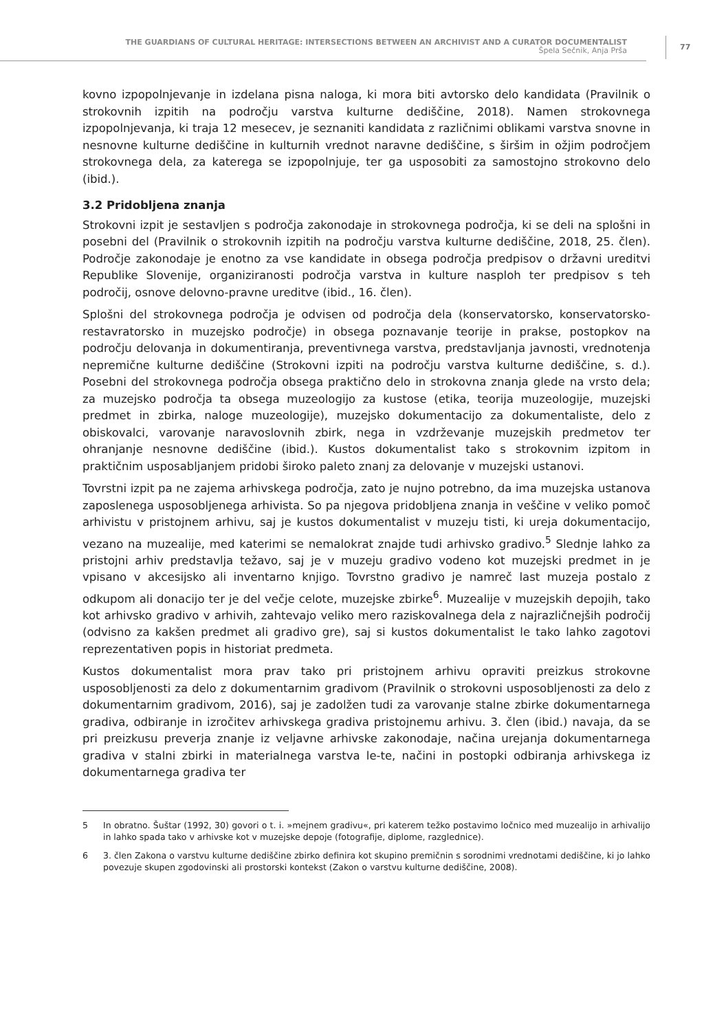THE GUARDIANS OF CULTURAL HERITAGE: INTERSECTIONS BETWEEN AN ARCHIVIST AND A CURATOR DOCUMENTALIST
Špela Sečnik, Anja Prša
77
kovno izpopolnjevanje in izdelana pisna naloga, ki mora biti avtorsko delo kandidata (Pravilnik o strokovnih izpitih na področju varstva kulturne dediščine, 2018). Namen strokovnega izpopolnjevanja, ki traja 12 mesecev, je seznaniti kandidata z različnimi oblikami varstva snovne in nesnovne kulturne dediščine in kulturnih vrednot naravne dediščine, s širšim in ožjim področjem strokovnega dela, za katerega se izpopolnjuje, ter ga usposobiti za samostojno strokovno delo (ibid.).
3.2 Pridobljena znanja
Strokovni izpit je sestavljen s področja zakonodaje in strokovnega področja, ki se deli na splošni in posebni del (Pravilnik o strokovnih izpitih na področju varstva kulturne dediščine, 2018, 25. člen). Področje zakonodaje je enotno za vse kandidate in obsega področja predpisov o državni ureditvi Republike Slovenije, organiziranosti področja varstva in kulture nasploh ter predpisov s teh področij, osnove delovno-pravne ureditve (ibid., 16. člen).
Splošni del strokovnega področja je odvisen od področja dela (konservatorsko, konservatorsko-restavratorsko in muzejsko področje) in obsega poznavanje teorije in prakse, postopkov na področju delovanja in dokumentiranja, preventivnega varstva, predstavljanja javnosti, vrednotenja nepremične kulturne dediščine (Strokovni izpiti na področju varstva kulturne dediščine, s. d.). Posebni del strokovnega področja obsega praktično delo in strokovna znanja glede na vrsto dela; za muzejsko področja ta obsega muzeologijo za kustose (etika, teorija muzeologije, muzejski predmet in zbirka, naloge muzeologije), muzejsko dokumentacijo za dokumentaliste, delo z obiskovalci, varovanje naravoslovnih zbirk, nega in vzdrževanje muzejskih predmetov ter ohranjanje nesnovne dediščine (ibid.). Kustos dokumentalist tako s strokovnim izpitom in praktičnim usposabljanjem pridobi široko paleto znanj za delovanje v muzejski ustanovi.
Tovrstni izpit pa ne zajema arhivskega področja, zato je nujno potrebno, da ima muzejska ustanova zaposlenega usposobljenega arhivista. So pa njegova pridobljena znanja in veščine v veliko pomoč arhivistu v pristojnem arhivu, saj je kustos dokumentalist v muzeju tisti, ki ureja dokumentacijo, vezano na muzealije, med katerimi se nemalokrat znajde tudi arhivsko gradivo.<sup>5</sup> Slednje lahko za pristojni arhiv predstavlja težavo, saj je v muzeju gradivo vodeno kot muzejski predmet in je vpisano v akcesijsko ali inventarno knjigo. Tovrstno gradivo je namreč last muzeja postalo z odkupom ali donacijo ter je del večje celote, muzejske zbirke<sup>6</sup>. Muzealije v muzejskih depojih, tako kot arhivsko gradivo v arhivih, zahtevajo veliko mero raziskovalnega dela z najrazličnejših področij (odvisno za kakšen predmet ali gradivo gre), saj si kustos dokumentalist le tako lahko zagotovi reprezentativen popis in historiat predmeta.
Kustos dokumentalist mora prav tako pri pristojnem arhivu opraviti preizkus strokovne usposobljenosti za delo z dokumentarnim gradivom (Pravilnik o strokovni usposobljenosti za delo z dokumentarnim gradivom, 2016), saj je zadolžen tudi za varovanje stalne zbirke dokumentarnega gradiva, odbiranje in izročitev arhivskega gradiva pristojnemu arhivu. 3. člen (ibid.) navaja, da se pri preizkusu preverja znanje iz veljavne arhivske zakonodaje, načina urejanja dokumentarnega gradiva v stalni zbirki in materialnega varstva le-te, načini in postopki odbiranja arhivskega iz dokumentarnega gradiva ter
5 In obratno. Šuštar (1992, 30) govori o t. i. »mejnem gradivu«, pri katerem težko postavimo ločnico med muzealijo in arhivalijo in lahko spada tako v arhivske kot v muzejske depoje (fotografije, diplome, razglednice).
6 3. člen Zakona o varstvu kulturne dediščine zbirko definira kot skupino premičnin s sorodnimi vrednotami dediščine, ki jo lahko povezuje skupen zgodovinski ali prostorski kontekst (Zakon o varstvu kulturne dediščine, 2008).